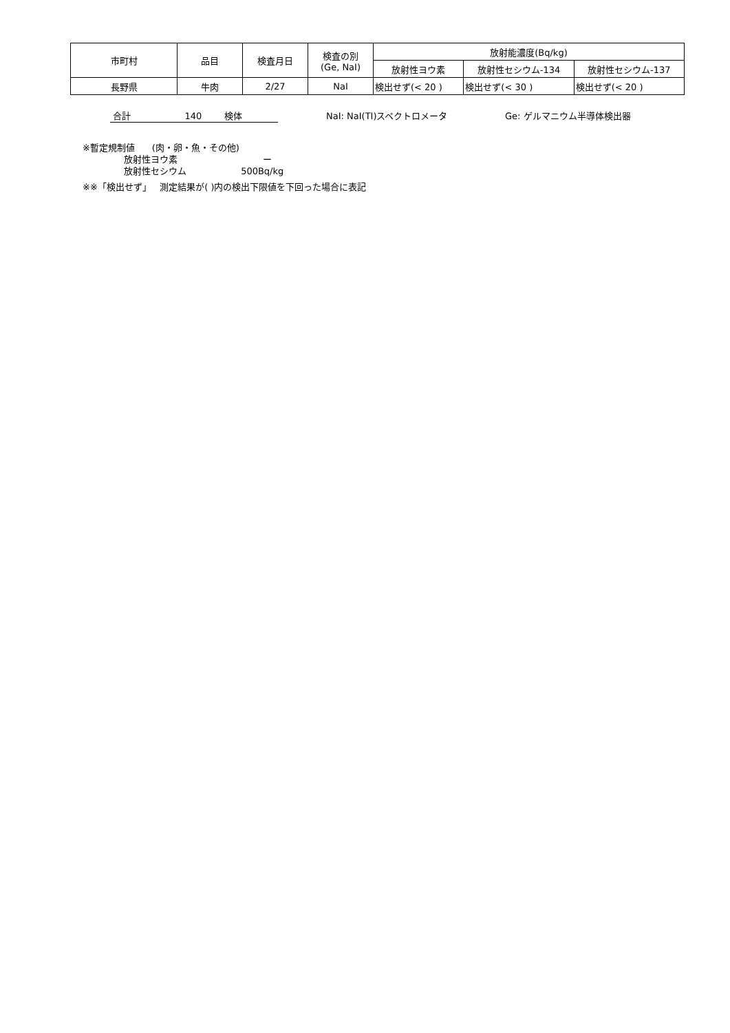| 市町村 | 品目 | 検査月日 | 検査の別 (Ge, NaI) | 放射能濃度(Bq/kg) | | |
| --- | --- | --- | --- | --- | --- | --- |
| | | | | 放射性ヨウ素 | 放射性セシウム-134 | 放射性セシウム-137 |
| 長野県 | 牛肉 | 2/27 | NaI | 検出せず(< 20 ) | 検出せず(< 30 ) | 検出せず(< 20 ) |
合計 140 検体 NaI: NaI(TI)スペクトロメータ Ge: ゲルマニウム半導体検出器
※暫定規制値 (肉・卵・魚・その他)
放射性ヨウ素 ー
放射性セシウム 500Bq/kg
※※「検出せず」 測定結果が( )内の検出下限値を下回った場合に表記